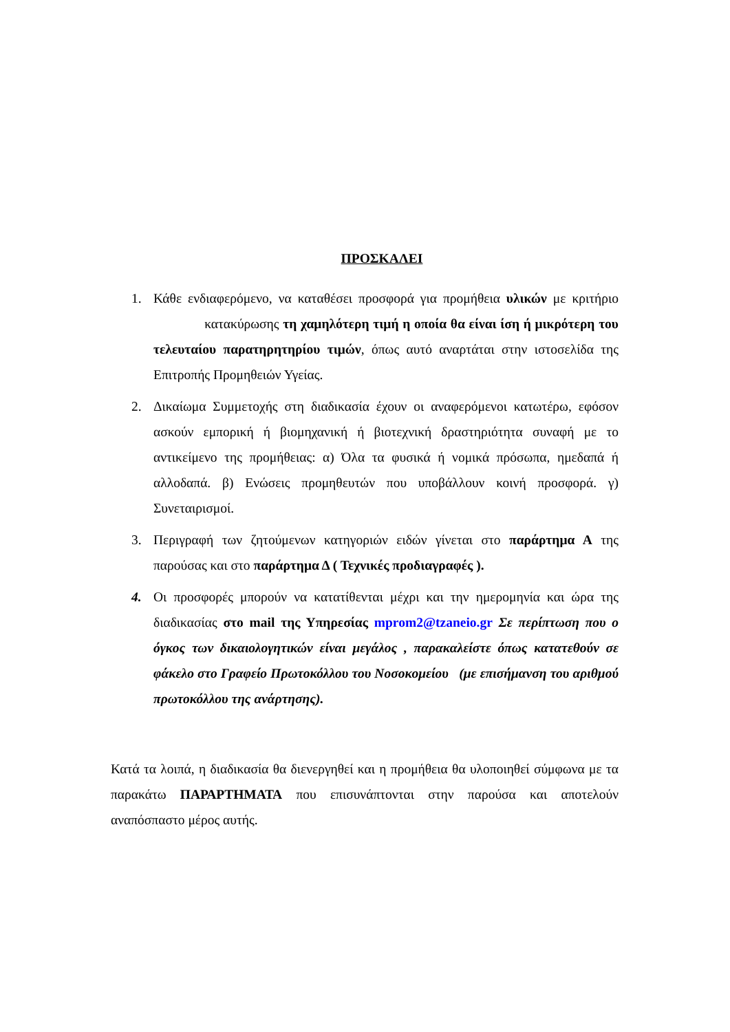ΠΡΟΣΚΑΛΕΙ
1. Κάθε ενδιαφερόμενο, να καταθέσει προσφορά για προμήθεια υλικών με κριτήριο κατακύρωσης τη χαμηλότερη τιμή η οποία θα είναι ίση ή μικρότερη του τελευταίου παρατηρητηρίου τιμών, όπως αυτό αναρτάται στην ιστοσελίδα της Επιτροπής Προμηθειών Υγείας.
2. Δικαίωμα Συμμετοχής στη διαδικασία έχουν οι αναφερόμενοι κατωτέρω, εφόσον ασκούν εμπορική ή βιομηχανική ή βιοτεχνική δραστηριότητα συναφή με το αντικείμενο της προμήθειας: α) Όλα τα φυσικά ή νομικά πρόσωπα, ημεδαπά ή αλλοδαπά. β) Ενώσεις προμηθευτών που υποβάλλουν κοινή προσφορά. γ) Συνεταιρισμοί.
3. Περιγραφή των ζητούμενων κατηγοριών ειδών γίνεται στο παράρτημα Α της παρούσας και στο παράρτημα Δ ( Τεχνικές προδιαγραφές ).
4. Οι προσφορές μπορούν να κατατίθενται μέχρι και την ημερομηνία και ώρα της διαδικασίας στο mail της Υπηρεσίας mprom2@tzaneio.gr Σε περίπτωση που ο όγκος των δικαιολογητικών είναι μεγάλος , παρακαλείστε όπως κατατεθούν σε φάκελο στο Γραφείο Πρωτοκόλλου του Νοσοκομείου (με επισήμανση του αριθμού πρωτοκόλλου της ανάρτησης).
Κατά τα λοιπά, η διαδικασία θα διενεργηθεί και η προμήθεια θα υλοποιηθεί σύμφωνα με τα παρακάτω ΠΑΡΑΡΤΗΜΑΤΑ που επισυνάπτονται στην παρούσα και αποτελούν αναπόσπαστο μέρος αυτής.